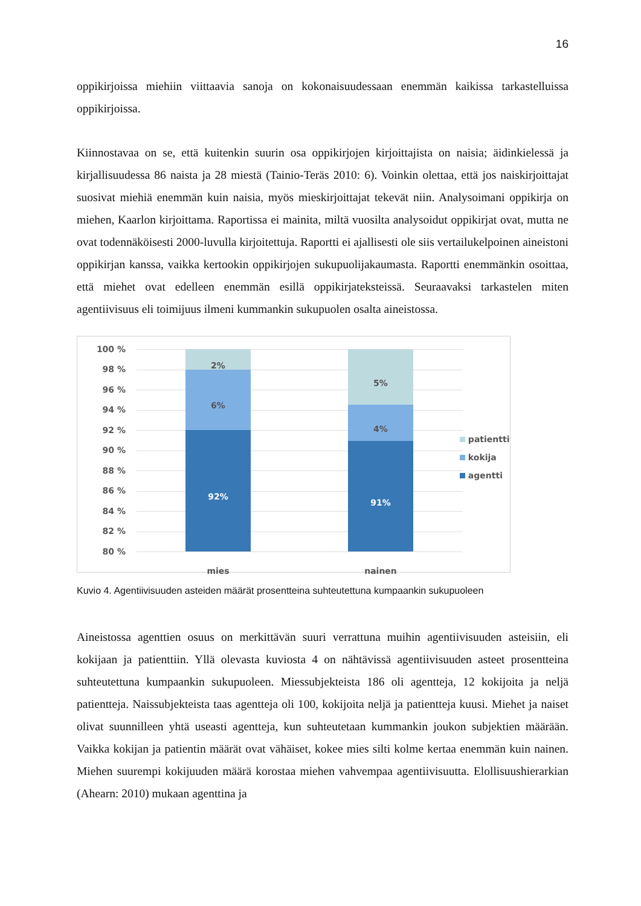16
oppikirjoissa miehiin viittaavia sanoja on kokonaisuudessaan enemmän kaikissa tarkastelluissa oppikirjoissa.
Kiinnostavaa on se, että kuitenkin suurin osa oppikirjojen kirjoittajista on naisia; äidinkielessä ja kirjallisuudessa 86 naista ja 28 miestä (Tainio-Teräs 2010: 6). Voinkin olettaa, että jos naiskirjoittajat suosivat miehiä enemmän kuin naisia, myös mieskirjoittajat tekevät niin. Analysoimani oppikirja on miehen, Kaarlon kirjoittama. Raportissa ei mainita, miltä vuosilta analysoidut oppikirjat ovat, mutta ne ovat todennäköisesti 2000-luvulla kirjoitettuja. Raportti ei ajallisesti ole siis vertailukelpoinen aineistoni oppikirjan kanssa, vaikka kertookin oppikirjojen sukupuolijakaumasta. Raportti enemmänkin osoittaa, että miehet ovat edelleen enemmän esillä oppikirjateksteissä. Seuraavaksi tarkastelen miten agentiivisuus eli toimijuus ilmeni kummankin sukupuolen osalta aineistossa.
100 %
98 %
96 %
94 %
92 %
90 %
88 %
86 %
84 %
82 %
80 %
2%
6%
92%
5%
4%
91%
mies nainen
patientti
kokija
agentti
Kuvio 4. Agentiivisuuden asteiden määrät prosentteina suhteutettuna kumpaankin sukupuoleen
Aineistossa agenttien osuus on merkittävän suuri verrattuna muihin agentiivisuuden asteisiin, eli kokijaan ja patienttiin. Yllä olevasta kuviosta 4 on nähtävissä agentiivisuuden asteet prosentteina suhteutettuna kumpaankin sukupuoleen. Miessubjekteista 186 oli agentteja, 12 kokijoita ja neljä patientteja. Naissubjekteista taas agentteja oli 100, kokijoita neljä ja patientteja kuusi. Miehet ja naiset olivat suunnilleen yhtä useasti agentteja, kun suhteutetaan kummankin joukon subjektien määrään. Vaikka kokijan ja patientin määrät ovat vähäiset, kokee mies silti kolme kertaa enemmän kuin nainen. Miehen suurempi kokijuuden määrä korostaa miehen vahvempaa agentiivisuutta. Elollisuushierarkian (Ahearn: 2010) mukaan agenttina ja